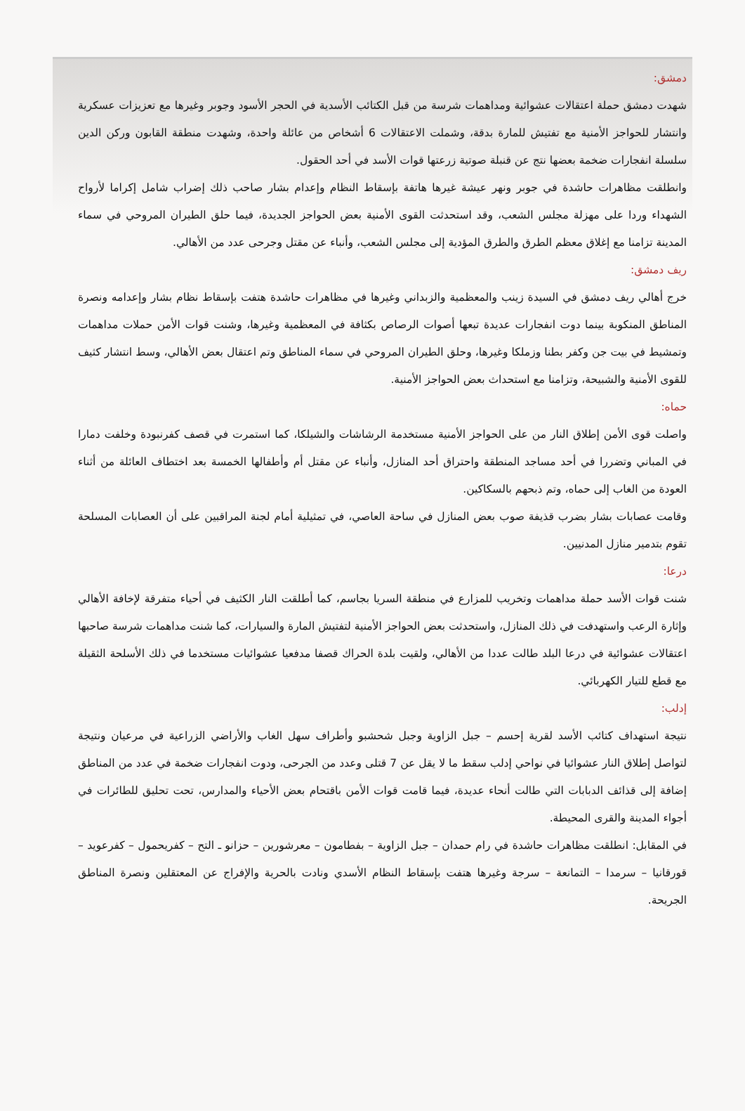دمشق:
شهدت دمشق حملة اعتقالات عشوائية ومداهمات شرسة من قبل الكتائب الأسدية في الحجر الأسود وجوبر وغيرها مع تعزيزات عسكرية وانتشار للحواجز الأمنية مع تفتيش للمارة بدقة، وشملت الاعتقالات 6 أشخاص من عائلة واحدة، وشهدت منطقة القابون وركن الدين سلسلة انفجارات ضخمة بعضها نتج عن قنبلة صوتية زرعتها قوات الأسد في أحد الحقول.
وانطلقت مظاهرات حاشدة في جوبر ونهر عيشة غيرها هاتفة بإسقاط النظام وإعدام بشار صاحب ذلك إضراب شامل إكراما لأرواح الشهداء وردا على مهزلة مجلس الشعب، وقد استحدثت القوى الأمنية بعض الحواجز الجديدة، فيما حلق الطيران المروحي في سماء المدينة تزامنا مع إغلاق معظم الطرق والطرق المؤدية إلى مجلس الشعب، وأنباء عن مقتل وجرحى عدد من الأهالي.
ريف دمشق:
خرج أهالي ريف دمشق في السيدة زينب والمعظمية والزبداني وغيرها في مظاهرات حاشدة هتفت بإسقاط نظام بشار وإعدامه ونصرة المناطق المنكوبة بينما دوت انفجارات عديدة تبعها أصوات الرصاص بكثافة في المعظمية وغيرها، وشنت قوات الأمن حملات مداهمات وتمشيط في بيت جن وكفر بطنا وزملكا وغيرها، وحلق الطيران المروحي في سماء المناطق وتم اعتقال بعض الأهالي، وسط انتشار كثيف للقوى الأمنية والشبيحة، وتزامنا مع استحداث بعض الحواجز الأمنية.
حماه:
واصلت قوى الأمن إطلاق النار من على الحواجز الأمنية مستخدمة الرشاشات والشيلكا، كما استمرت في قصف كفرنبودة وخلفت دمارا في المباني وتضررا في أحد مساجد المنطقة واحتراق أحد المنازل، وأنباء عن مقتل أم وأطفالها الخمسة بعد اختطاف العائلة من أثناء العودة من الغاب إلى حماه، وتم ذبحهم بالسكاكين.
وقامت عصابات بشار بضرب قذيفة صوب بعض المنازل في ساحة العاصي، في تمثيلية أمام لجنة المراقبين على أن العصابات المسلحة تقوم بتدمير منازل المدنيين.
درعا:
شنت قوات الأسد حملة مداهمات وتخريب للمزارع في منطقة السريا بجاسم، كما أطلقت النار الكثيف في أحياء متفرقة لإخافة الأهالي وإثارة الرعب واستهدفت في ذلك المنازل، واستحدثت بعض الحواجز الأمنية لتفتيش المارة والسيارات، كما شنت مداهمات شرسة صاحبها اعتقالات عشوائية في درعا البلد طالت عددا من الأهالي، ولقيت بلدة الحراك قصفا مدفعيا عشوائيات مستخدما في ذلك الأسلحة الثقيلة مع قطع للتيار الكهربائي.
إدلب:
نتيجة استهداف كتائب الأسد لقرية إحسم – جبل الزاوية وجبل شحشبو وأطراف سهل الغاب والأراضي الزراعية في مرعيان ونتيجة لتواصل إطلاق النار عشوائيا في نواحي إدلب سقط ما لا يقل عن 7 قتلى وعدد من الجرحى، ودوت انفجارات ضخمة في عدد من المناطق إضافة إلى قذائف الدبابات التي طالت أنحاء عديدة، فيما قامت قوات الأمن باقتحام بعض الأحياء والمدارس، تحت تحليق للطائرات في أجواء المدينة والقرى المحيطة.
في المقابل: انطلقت مظاهرات حاشدة في رام حمدان – جبل الزاوية – بفطامون – معرشورين – حزانو ـ التح – كفريحمول – كفرعويد – قورقانيا – سرمدا – التمانعة – سرجة وغيرها هتفت بإسقاط النظام الأسدي ونادت بالحرية والإفراج عن المعتقلين ونصرة المناطق الجريحة.